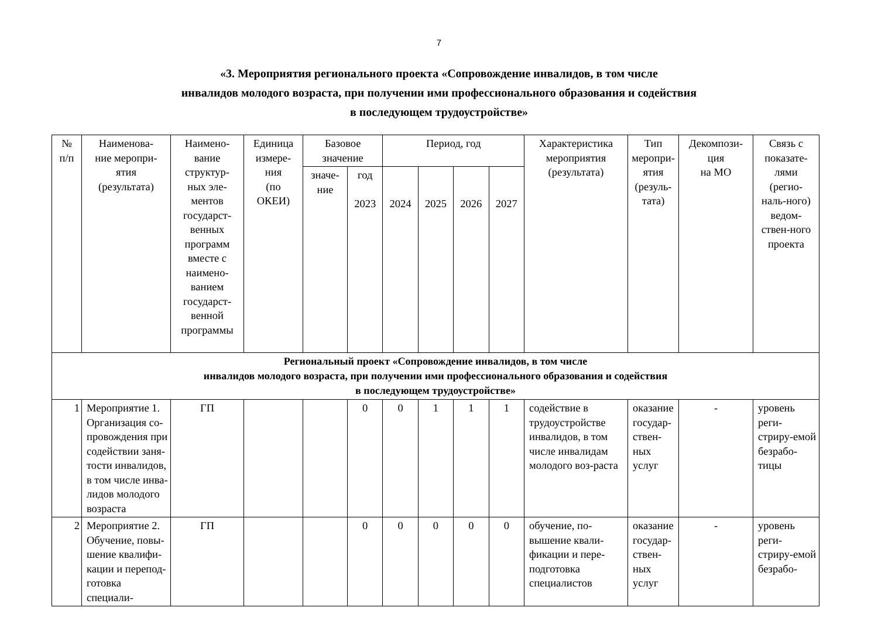7
«3. Мероприятия регионального проекта «Сопровождение инвалидов, в том числе
инвалидов молодого возраста, при получении ими профессионального образования и содействия
в последующем трудоустройстве»
| № п/п | Наименова- ние меропри- ятия (результата) | Наимено- вание структур- ных эле- ментов государст- венных программ вместе с наимено- ванием государст- венной программы | Единица измере- ния (по ОКЕИ) | Базовое значение | | Период, год | | | | Характеристика мероприятия (результата) | Тип меропри- ятия (резуль- тата) | Декомпози- ция на МО | Связь с показате- лями (регио- наль-ного) ведом- ствен-ного проекта |
| --- | --- | --- | --- | --- | --- | --- | --- | --- | --- | --- | --- | --- | --- |
| | | | | значе- ние | год 2023 | 2024 | 2025 | 2026 | 2027 | | | | |
| Региональный проект «Сопровождение инвалидов, в том числе инвалидов молодого возраста, при получении ими профессионального образования и содействия в последующем трудоустройстве» | | | | | | | | | | | | | |
| 1 | Мероприятие 1. Организация со-провождения при содействии заня-тости инвалидов, в том числе инва-лидов молодого возраста | ГП | | | 0 | 0 | 1 | 1 | 1 | содействие в трудоустройстве инвалидов, в том числе инвалидам молодого воз-раста | оказание государ-ствен-ных услуг | - | уровень реги-стриру-емой безрабо-тицы |
| 2 | Мероприятие 2. Обучение, повы-шение квалифи-кации и перепод-готовка специали- | ГП | | | 0 | 0 | 0 | 0 | 0 | обучение, по-вышение квали-фикации и пере-подготовка специалистов | оказание государ-ствен-ных услуг | - | уровень реги-стриру-емой безрабо- |